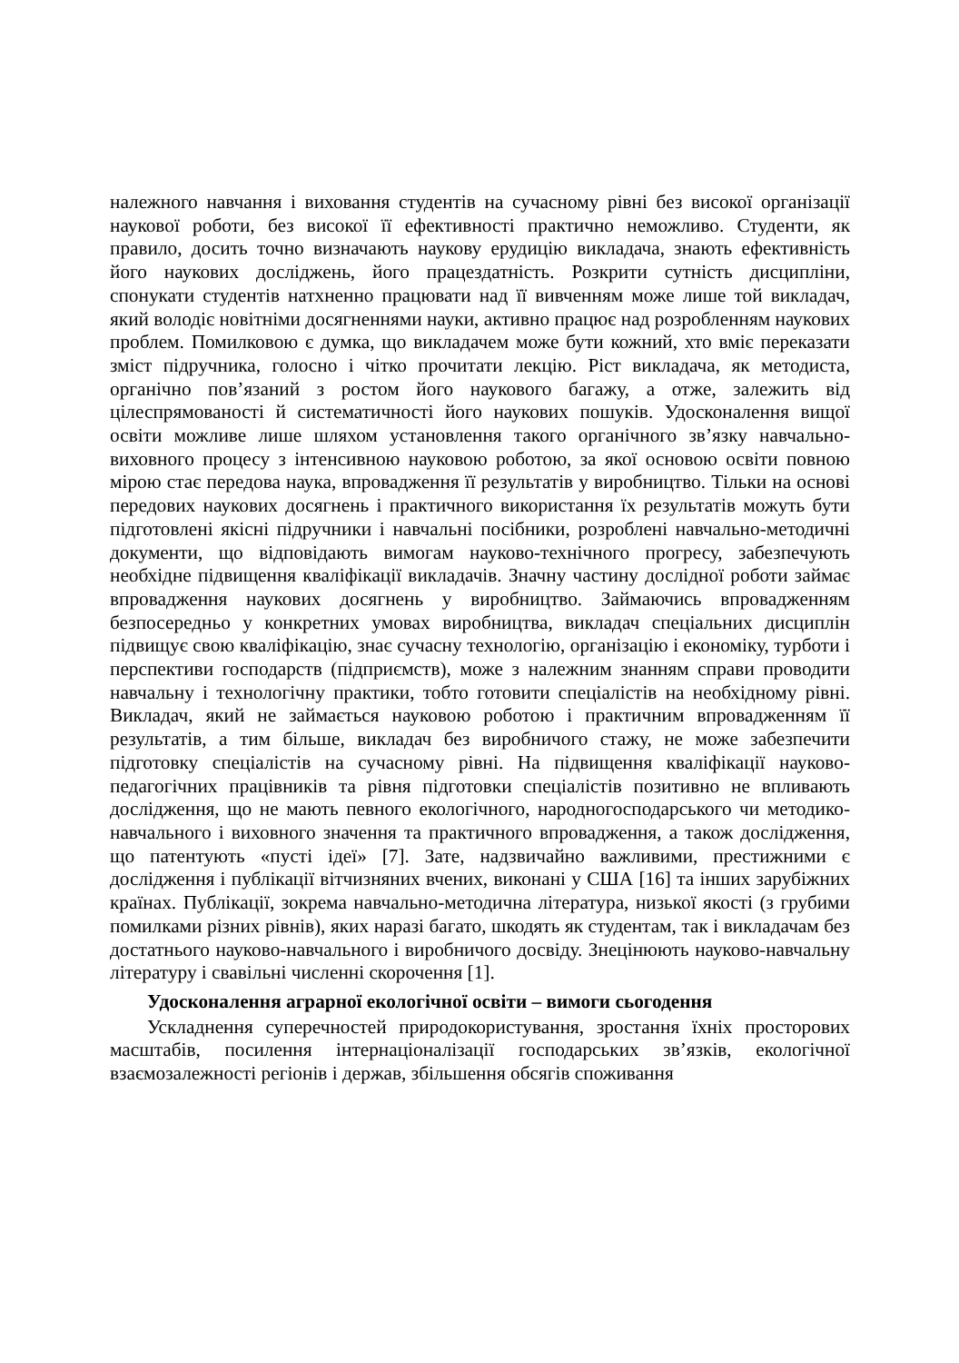належного навчання і виховання студентів на сучасному рівні без високої організації наукової роботи, без високої її ефективності практично неможливо. Студенти, як правило, досить точно визначають наукову ерудицію викладача, знають ефективність його наукових досліджень, його працездатність. Розкрити сутність дисципліни, спонукати студентів натхненно працювати над її вивченням може лише той викладач, який володіє новітніми досягненнями науки, активно працює над розробленням наукових проблем. Помилковою є думка, що викладачем може бути кожний, хто вміє переказати зміст підручника, голосно і чітко прочитати лекцію. Ріст викладача, як методиста, органічно пов’язаний з ростом його наукового багажу, а отже, залежить від цілеспрямованості й систематичності його наукових пошуків. Удосконалення вищої освіти можливе лише шляхом установлення такого органічного зв’язку навчально-виховного процесу з інтенсивною науковою роботою, за якої основою освіти повною мірою стає передова наука, впровадження її результатів у виробництво. Тільки на основі передових наукових досягнень і практичного використання їх результатів можуть бути підготовлені якісні підручники і навчальні посібники, розроблені навчально-методичні документи, що відповідають вимогам науково-технічного прогресу, забезпечують необхідне підвищення кваліфікації викладачів. Значну частину дослідної роботи займає впровадження наукових досягнень у виробництво. Займаючись впровадженням безпосередньо у конкретних умовах виробництва, викладач спеціальних дисциплін підвищує свою кваліфікацію, знає сучасну технологію, організацію і економіку, турботи і перспективи господарств (підприємств), може з належним знанням справи проводити навчальну і технологічну практики, тобто готовити спеціалістів на необхідному рівні. Викладач, який не займається науковою роботою і практичним впровадженням її результатів, а тим більше, викладач без виробничого стажу, не може забезпечити підготовку спеціалістів на сучасному рівні. На підвищення кваліфікації науково-педагогічних працівників та рівня підготовки спеціалістів позитивно не впливають дослідження, що не мають певного екологічного, народногосподарського чи методико-навчального і виховного значення та практичного впровадження, а також дослідження, що патентують «пусті ідеї» [7]. Зате, надзвичайно важливими, престижними є дослідження і публікації вітчизняних вчених, виконані у США [16] та інших зарубіжних країнах. Публікації, зокрема навчально-методична література, низької якості (з грубими помилками різних рівнів), яких наразі багато, шкодять як студентам, так і викладачам без достатнього науково-навчального і виробничого досвіду. Знецінюють науково-навчальну літературу і свавільні численні скорочення [1].
Удосконалення аграрної екологічної освіти – вимоги сьогодення
Ускладнення суперечностей природокористування, зростання їхніх просторових масштабів, посилення інтернаціоналізації господарських зв’язків, екологічної взаємозалежності регіонів і держав, збільшення обсягів споживання